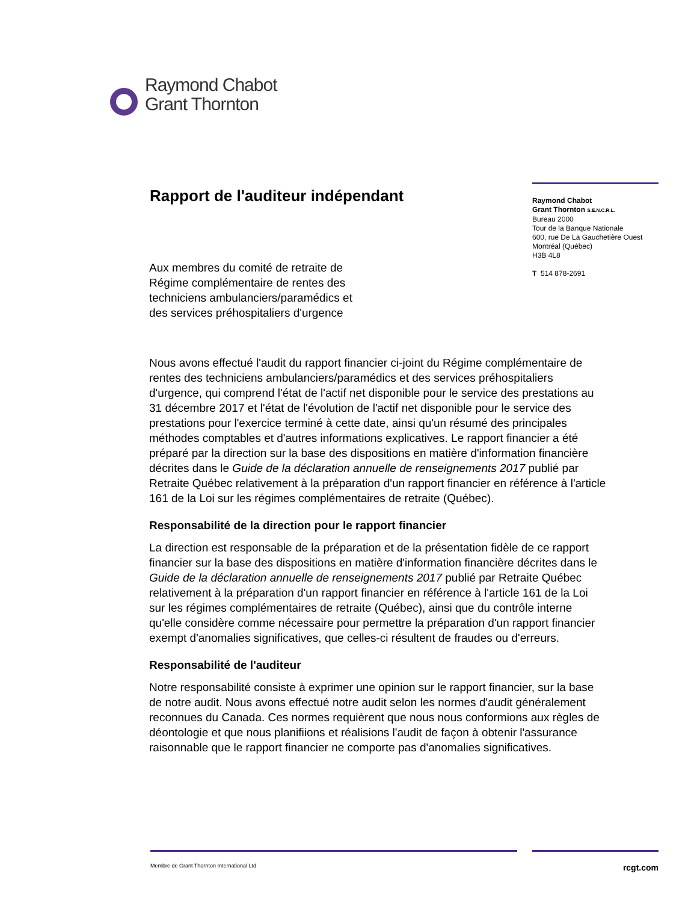Raymond Chabot
Grant Thornton
Rapport de l'auditeur indépendant
Raymond Chabot
Grant Thornton S.E.N.C.R.L.
Bureau 2000
Tour de la Banque Nationale
600, rue De La Gauchetière Ouest
Montréal (Québec)
H3B 4L8
T 514 878-2691
Aux membres du comité de retraite de
Régime complémentaire de rentes des
techniciens ambulanciers/paramédics et
des services préhospitaliers d'urgence
Nous avons effectué l'audit du rapport financier ci-joint du Régime complémentaire de rentes des techniciens ambulanciers/paramédics et des services préhospitaliers d'urgence, qui comprend l'état de l'actif net disponible pour le service des prestations au 31 décembre 2017 et l'état de l'évolution de l'actif net disponible pour le service des prestations pour l'exercice terminé à cette date, ainsi qu'un résumé des principales méthodes comptables et d'autres informations explicatives. Le rapport financier a été préparé par la direction sur la base des dispositions en matière d'information financière décrites dans le Guide de la déclaration annuelle de renseignements 2017 publié par Retraite Québec relativement à la préparation d'un rapport financier en référence à l'article 161 de la Loi sur les régimes complémentaires de retraite (Québec).
Responsabilité de la direction pour le rapport financier
La direction est responsable de la préparation et de la présentation fidèle de ce rapport financier sur la base des dispositions en matière d'information financière décrites dans le Guide de la déclaration annuelle de renseignements 2017 publié par Retraite Québec relativement à la préparation d'un rapport financier en référence à l'article 161 de la Loi sur les régimes complémentaires de retraite (Québec), ainsi que du contrôle interne qu'elle considère comme nécessaire pour permettre la préparation d'un rapport financier exempt d'anomalies significatives, que celles-ci résultent de fraudes ou d'erreurs.
Responsabilité de l'auditeur
Notre responsabilité consiste à exprimer une opinion sur le rapport financier, sur la base de notre audit. Nous avons effectué notre audit selon les normes d'audit généralement reconnues du Canada. Ces normes requièrent que nous nous conformions aux règles de déontologie et que nous planifiions et réalisions l'audit de façon à obtenir l'assurance raisonnable que le rapport financier ne comporte pas d'anomalies significatives.
Membre de Grant Thornton International Ltd rcgt.com